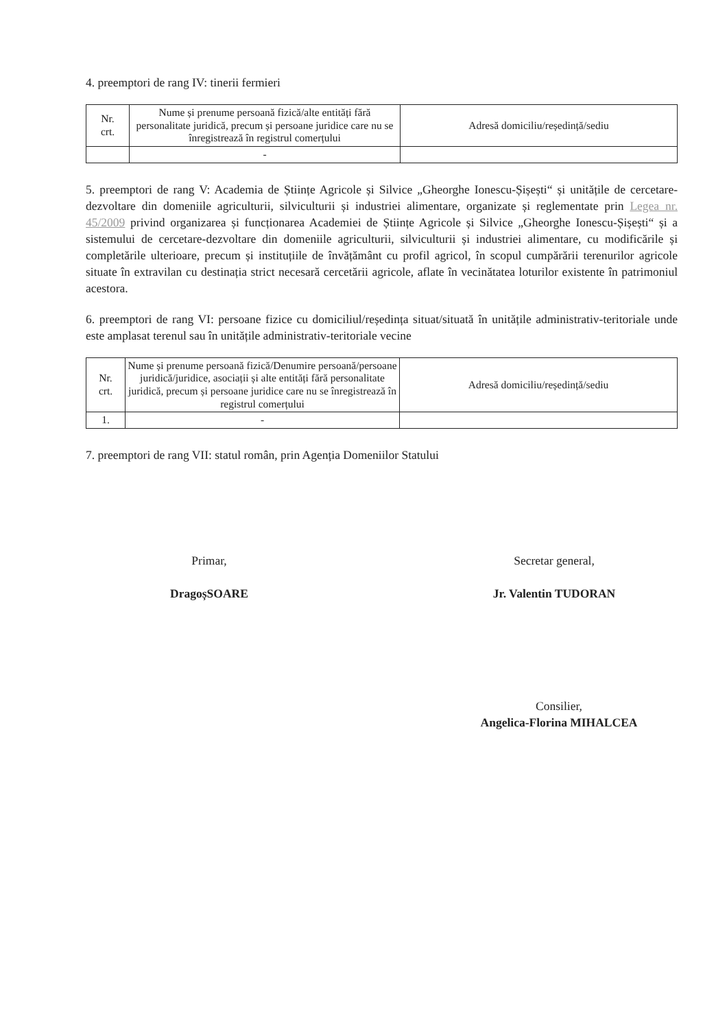4. preemptori de rang IV: tinerii fermieri
| Nr. crt. | Nume și prenume persoană fizică/alte entități fără personalitate juridică, precum și persoane juridice care nu se înregistrează în registrul comerțului | Adresă domiciliu/reședință/sediu |
| --- | --- | --- |
| | - | |
5. preemptori de rang V: Academia de Științe Agricole și Silvice „Gheorghe Ionescu-Șișești“ și unitățile de cercetare-dezvoltare din domeniile agriculturii, silviculturii și industriei alimentare, organizate și reglementate prin Legea nr. 45/2009 privind organizarea și funcționarea Academiei de Științe Agricole și Silvice „Gheorghe Ionescu-Șișești“ și a sistemului de cercetare-dezvoltare din domeniile agriculturii, silviculturii și industriei alimentare, cu modificările și completările ulterioare, precum și instituțiile de învățământ cu profil agricol, în scopul cumpărării terenurilor agricole situate în extravilan cu destinația strict necesară cercetării agricole, aflate în vecinătatea loturilor existente în patrimoniul acestora.
6. preemptori de rang VI: persoane fizice cu domiciliul/reședința situat/situată în unitățile administrativ-teritoriale unde este amplasat terenul sau în unitățile administrativ-teritoriale vecine
| Nr. crt. | Nume și prenume persoană fizică/Denumire persoană/persoane juridică/juridice, asociații și alte entități fără personalitate juridică, precum și persoane juridice care nu se înregistrează în registrul comerțului | Adresă domiciliu/reședință/sediu |
| --- | --- | --- |
| 1. | - | |
7. preemptori de rang VII: statul român, prin Agenția Domeniilor Statului
Primar,
DragoșSOARE
Secretar general,
Jr. Valentin TUDORAN
Consilier,
Angelica-Florina MIHALCEA